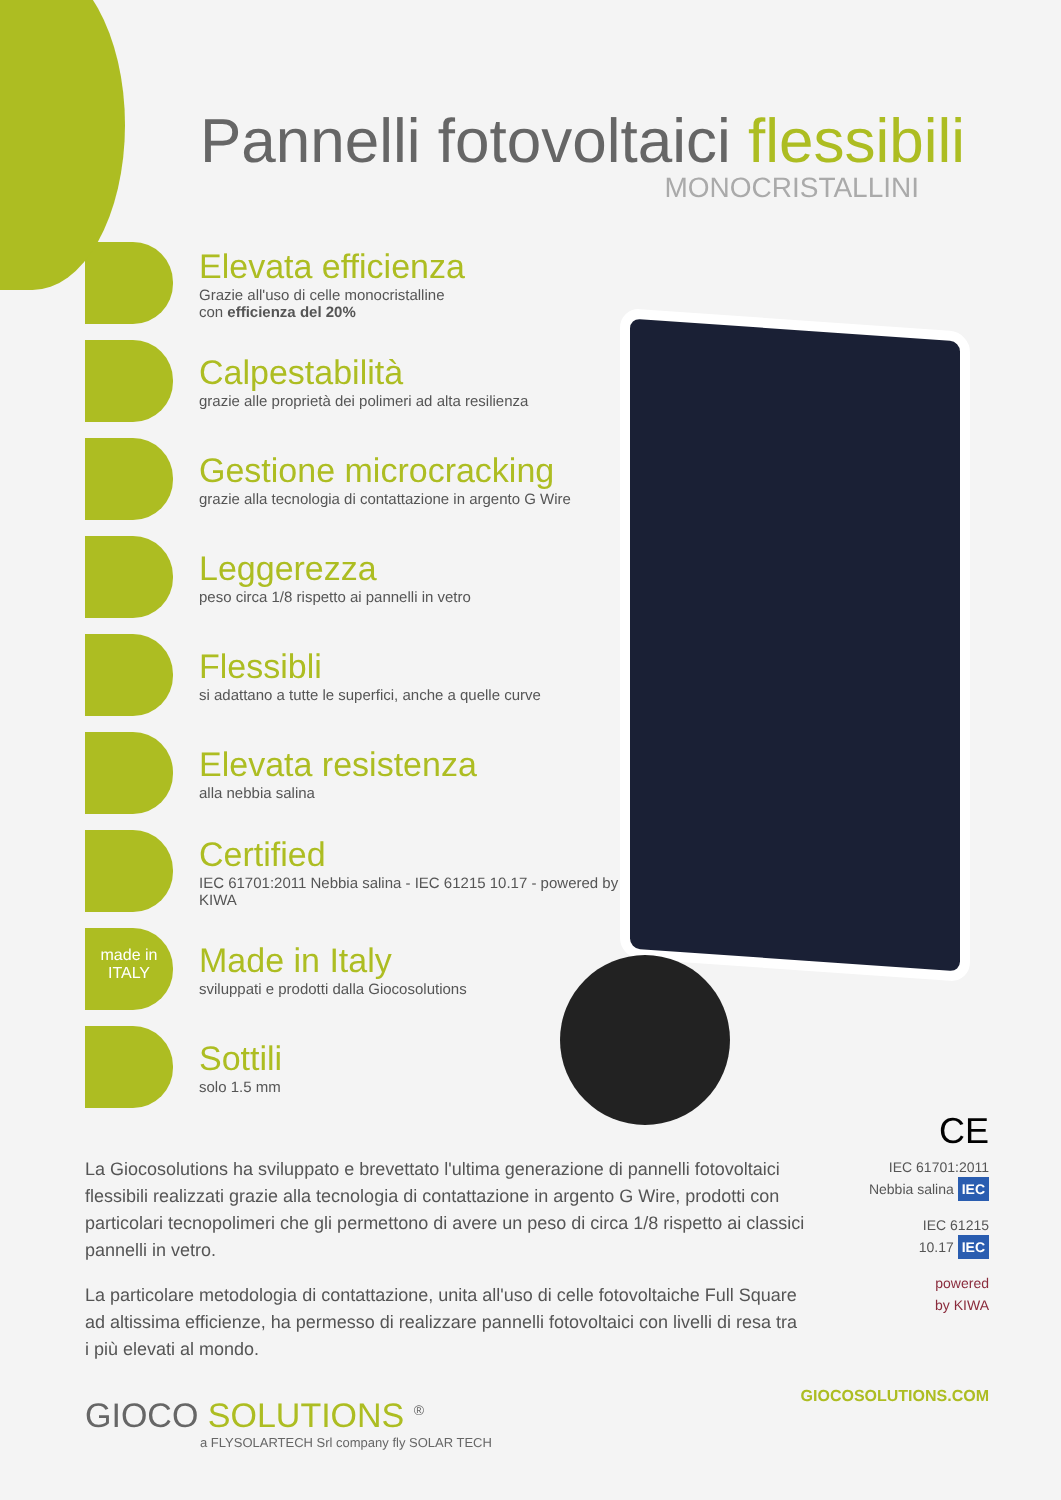Pannelli fotovoltaici flessibili
MONOCRISTALLINI
Elevata efficienza
Grazie all'uso di celle monocristalline
con efficienza del 20%
Calpestabilità
grazie alle proprietà dei polimeri ad alta resilienza
Gestione microcracking
grazie alla tecnologia di contattazione in argento G Wire
Leggerezza
peso circa 1/8 rispetto ai pannelli in vetro
Flessibli
si adattano a tutte le superfici, anche a quelle curve
Elevata resistenza
alla nebbia salina
Certified
IEC 61701:2011 Nebbia salina - IEC 61215 10.17 - powered by KIWA
made in ITALY
Made in Italy
sviluppati e prodotti dalla Giocosolutions
Sottili
solo 1.5 mm
La Giocosolutions ha sviluppato e brevettato l'ultima generazione di pannelli fotovoltaici flessibili realizzati grazie alla tecnologia di contattazione in argento G Wire, prodotti con particolari tecnopolimeri che gli permettono di avere un peso di circa 1/8 rispetto ai classici pannelli in vetro.
La particolare metodologia di contattazione, unita all'uso di celle fotovoltaiche Full Square ad altissima efficienze, ha permesso di realizzare pannelli fotovoltaici con livelli di resa tra i più elevati al mondo.
CE
IEC 61701:2011
Nebbia salina IEC
IEC 61215
10.17 IEC
powered
by KIWA
GIOCO SOLUTIONS <sup>®</sup>
a FLYSOLARTECH Srl company fly SOLAR TECH
GIOCOSOLUTIONS.COM